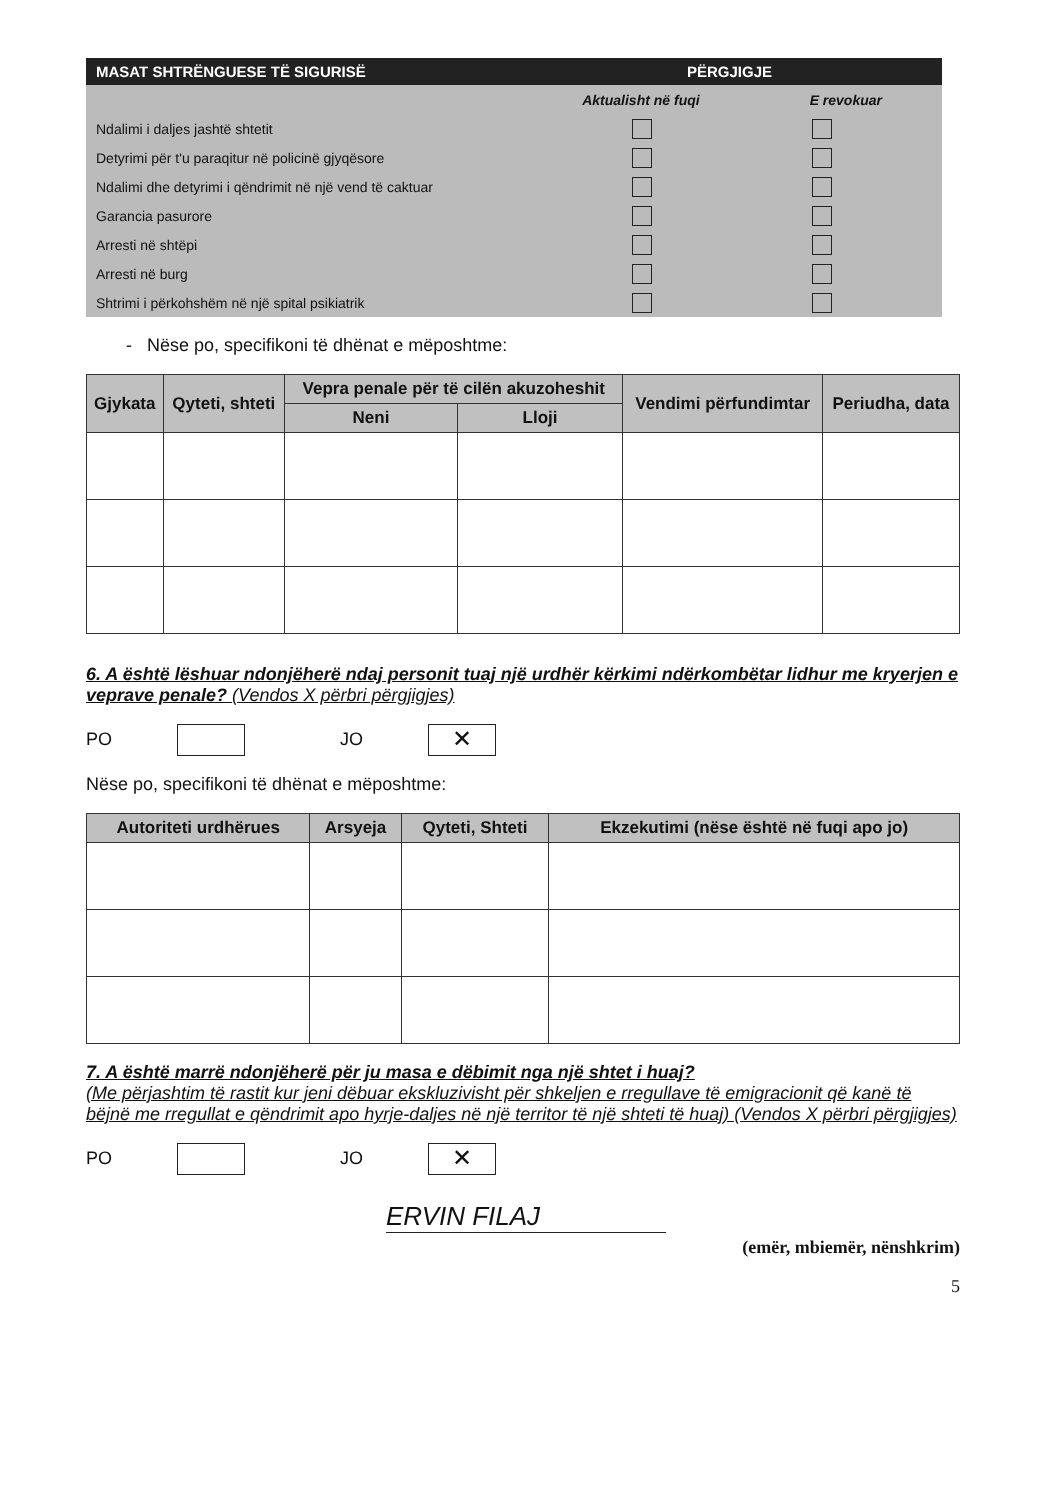MASAT SHTRËNGUESE TË SIGURISË PËRGJIGJE
Aktualisht në fuqi E revokuar
Ndalimi i daljes jashtë shtetit
Detyrimi për t'u paraqitur në policinë gjyqësore
Ndalimi dhe detyrimi i qëndrimit në një vend të caktuar
Garancia pasurore
Arresti në shtëpi
Arresti në burg
Shtrimi i përkohshëm në një spital psikiatrik
- Nëse po, specifikoni të dhënat e mëposhtme:
| Gjykata | Qyteti, shteti | Vepra penale për të cilën akuzoheshit | | Vendimi përfundimtar | Periudha, data |
| --- | --- | --- | --- | --- | --- |
| | | Neni | Lloji | | |
6. A është lëshuar ndonjëherë ndaj personit tuaj një urdhër kërkimi ndërkombëtar lidhur me kryerjen e veprave penale? (Vendos X përbri përgjigjes)
PO JO ✕
Nëse po, specifikoni të dhënat e mëposhtme:
| Autoriteti urdhërues | Arsyeja | Qyteti, Shteti | Ekzekutimi (nëse është në fuqi apo jo) |
| --- | --- | --- | --- |
7. A është marrë ndonjëherë për ju masa e dëbimit nga një shtet i huaj?
(Me përjashtim të rastit kur jeni dëbuar ekskluzivisht për shkeljen e rregullave të emigracionit që kanë të bëjnë me rregullat e qëndrimit apo hyrje-daljes në një territor të një shteti të huaj) (Vendos X përbri përgjigjes)
PO JO ✕
ERVIN FILAJ
(emër, mbiemër, nënshkrim)
5